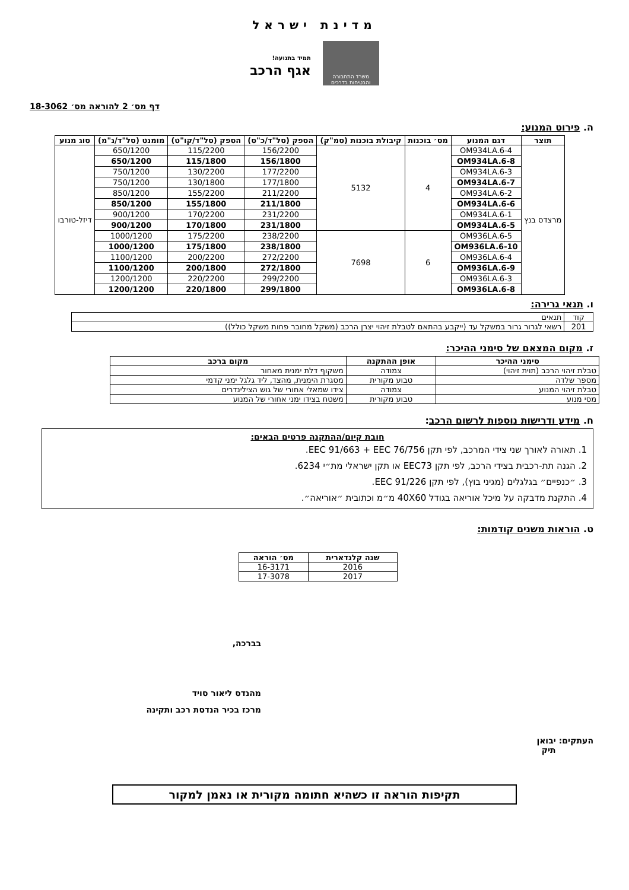מדינת ישראל
משרד התחבורה והבטיחות בדרכים
תמיד בתנועה!
אגף הרכב
דף מס׳ 2 להוראה מס׳ 18-3062
ה. פירוט המנוע:
| תוצר | דגם המנוע | מס׳ בוכנות | קיבולת בוכנות (סמ"ק) | הספק (סל"ד/כ"ס) | הספק (סל"ד/קו"ט) | מומנט (סל"ד/נ"מ) | סוג מנוע |
| --- | --- | --- | --- | --- | --- | --- | --- |
| מרצדס בנץ | OM934LA.6-4 | 4 | 5132 | 156/2200 | 115/2200 | 650/1200 | דיזל-טורבו |
| | OM934LA.6-8 | | | 156/1800 | 115/1800 | 650/1200 | |
| | OM934LA.6-3 | | | 177/2200 | 130/2200 | 750/1200 | |
| | OM934LA.6-7 | | | 177/1800 | 130/1800 | 750/1200 | |
| | OM934LA.6-2 | | | 211/2200 | 155/2200 | 850/1200 | |
| | OM934LA.6-6 | | | 211/1800 | 155/1800 | 850/1200 | |
| | OM934LA.6-1 | | | 231/2200 | 170/2200 | 900/1200 | |
| | OM934LA.6-5 | | | 231/1800 | 170/1800 | 900/1200 | |
| | OM936LA.6-5 | 6 | 7698 | 238/2200 | 175/2200 | 1000/1200 | |
| | OM936LA.6-10 | | | 238/1800 | 175/1800 | 1000/1200 | |
| | OM936LA.6-4 | | | 272/2200 | 200/2200 | 1100/1200 | |
| | OM936LA.6-9 | | | 272/1800 | 200/1800 | 1100/1200 | |
| | OM936LA.6-3 | | | 299/2200 | 220/2200 | 1200/1200 | |
| | OM936LA.6-8 | | | 299/1800 | 220/1800 | 1200/1200 | |
ו. תנאי גרירה:
| קוד | תנאים |
| 201 | רשאי לגרור גרור במשקל עד (ייקבע בהתאם לטבלת זיהוי יצרן הרכב (משקל מחובר פחות משקל כולל)) |
ז. מקום המצאם של סימני ההיכר:
| סימני ההיכר | אופן ההתקנה | מקום ברכב |
| --- | --- | --- |
| טבלת זיהוי הרכב (תוית זיהוי) | צמודה | משקוף דלת ימנית מאחור |
| מספר שלדה | טבוע מקורית | מסגרת הימנית, מהצד, ליד גלגל ימני קדמי |
| טבלת זיהוי המנוע | צמודה | צידו שמאלי אחורי של גוש הצילינדרים |
| מסי מנוע | טבוע מקורית | משטח בצידו ימני אחורי של המנוע |
ח. מידע ודרישות נוספות לרשום הרכב:
חובת קיום/ההתקנה פרטים הבאים:
1. תאורה לאורך שני צידי המרכב, לפי תקן EEC 91/663 + EEC 76/756.
2. הגנה תת-רכבית בצידי הרכב, לפי תקן EEC73 או תקן ישראלי מת״י 6234.
3. ״כנפיים״ בגלגלים (מגיני בוץ), לפי תקן EEC 91/226.
4. התקנת מדבקה על מיכל אוריאה בגודל 40X60 מ״מ וכתובית ״אוריאה״.
ט. הוראות משנים קודמות:
| שנה קלנדארית | מס׳ הוראה |
| --- | --- |
| 2016 | 16-3171 |
| 2017 | 17-3078 |
בברכה,
מהנדס ליאור סויד
מרכז בכיר הנדסת רכב ותקינה
העתקים: יבואן
תיק
תקיפות הוראה זו כשהיא חתומה מקורית או נאמן למקור